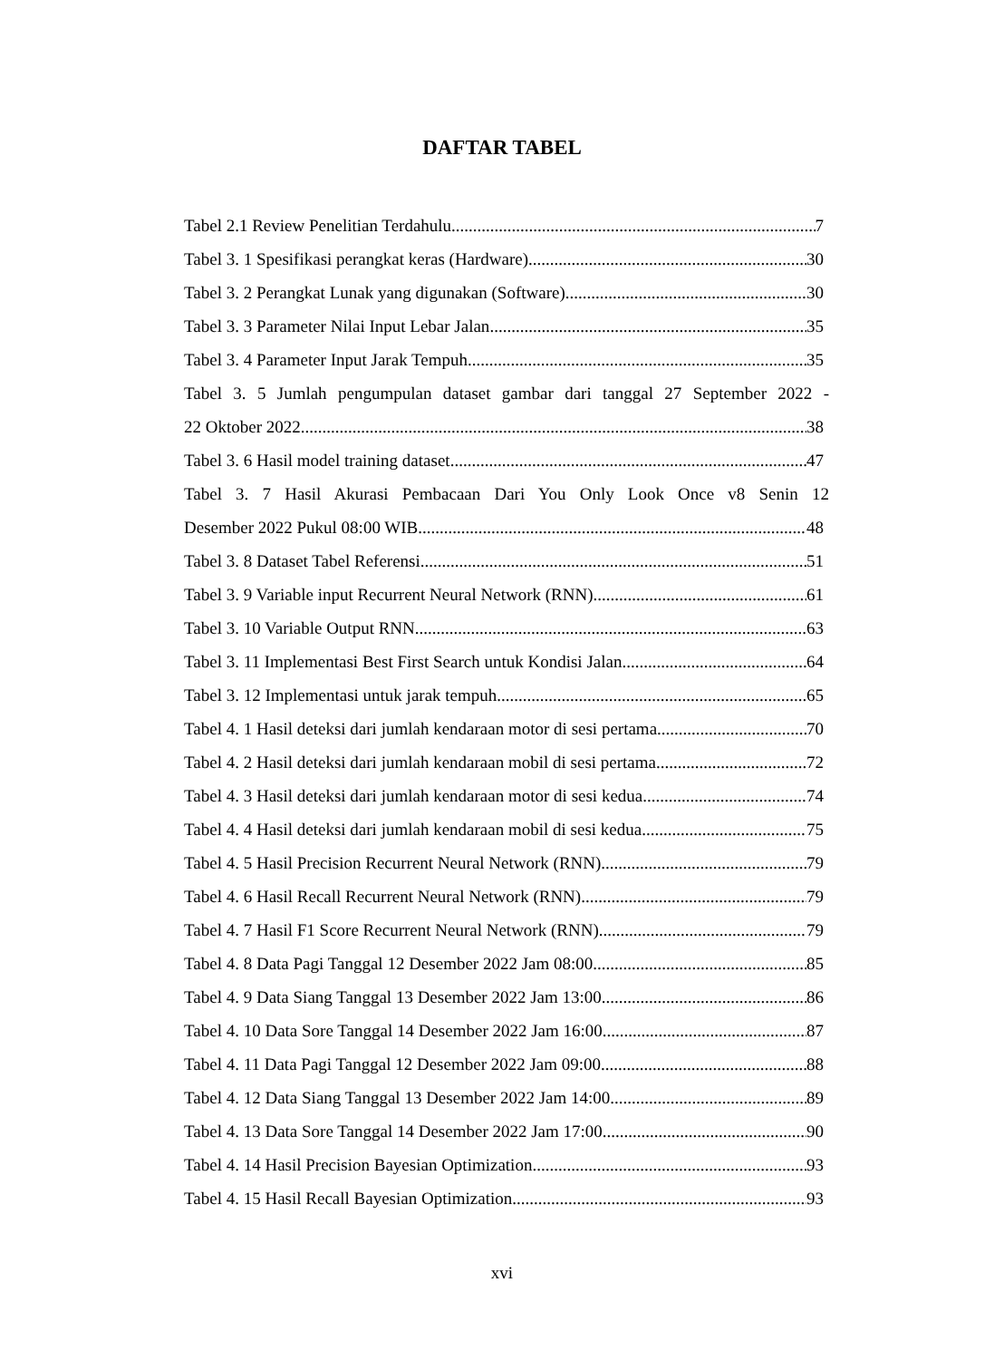DAFTAR TABEL
Tabel 2.1 Review Penelitian Terdahulu 7
Tabel 3. 1 Spesifikasi perangkat keras (Hardware) 30
Tabel 3. 2 Perangkat Lunak yang digunakan (Software) 30
Tabel 3. 3 Parameter Nilai Input Lebar Jalan 35
Tabel 3. 4 Parameter Input Jarak Tempuh 35
Tabel 3. 5 Jumlah pengumpulan dataset gambar dari tanggal 27 September 2022 -
22 Oktober 2022 38
Tabel 3. 6 Hasil model training dataset 47
Tabel 3. 7 Hasil Akurasi Pembacaan Dari You Only Look Once v8 Senin 12
Desember 2022 Pukul 08:00 WIB 48
Tabel 3. 8 Dataset Tabel Referensi 51
Tabel 3. 9 Variable input Recurrent Neural Network (RNN) 61
Tabel 3. 10 Variable Output RNN 63
Tabel 3. 11 Implementasi Best First Search untuk Kondisi Jalan 64
Tabel 3. 12 Implementasi untuk jarak tempuh 65
Tabel 4. 1 Hasil deteksi dari jumlah kendaraan motor di sesi pertama 70
Tabel 4. 2 Hasil deteksi dari jumlah kendaraan mobil di sesi pertama 72
Tabel 4. 3 Hasil deteksi dari jumlah kendaraan motor di sesi kedua 74
Tabel 4. 4 Hasil deteksi dari jumlah kendaraan mobil di sesi kedua 75
Tabel 4. 5 Hasil Precision Recurrent Neural Network (RNN) 79
Tabel 4. 6 Hasil Recall Recurrent Neural Network (RNN) 79
Tabel 4. 7 Hasil F1 Score Recurrent Neural Network (RNN) 79
Tabel 4. 8 Data Pagi Tanggal 12 Desember 2022 Jam 08:00 85
Tabel 4. 9 Data Siang Tanggal 13 Desember 2022 Jam 13:00 86
Tabel 4. 10 Data Sore Tanggal 14 Desember 2022 Jam 16:00 87
Tabel 4. 11 Data Pagi Tanggal 12 Desember 2022 Jam 09:00 88
Tabel 4. 12 Data Siang Tanggal 13 Desember 2022 Jam 14:00 89
Tabel 4. 13 Data Sore Tanggal 14 Desember 2022 Jam 17:00 90
Tabel 4. 14 Hasil Precision Bayesian Optimization 93
Tabel 4. 15 Hasil Recall Bayesian Optimization 93
xvi